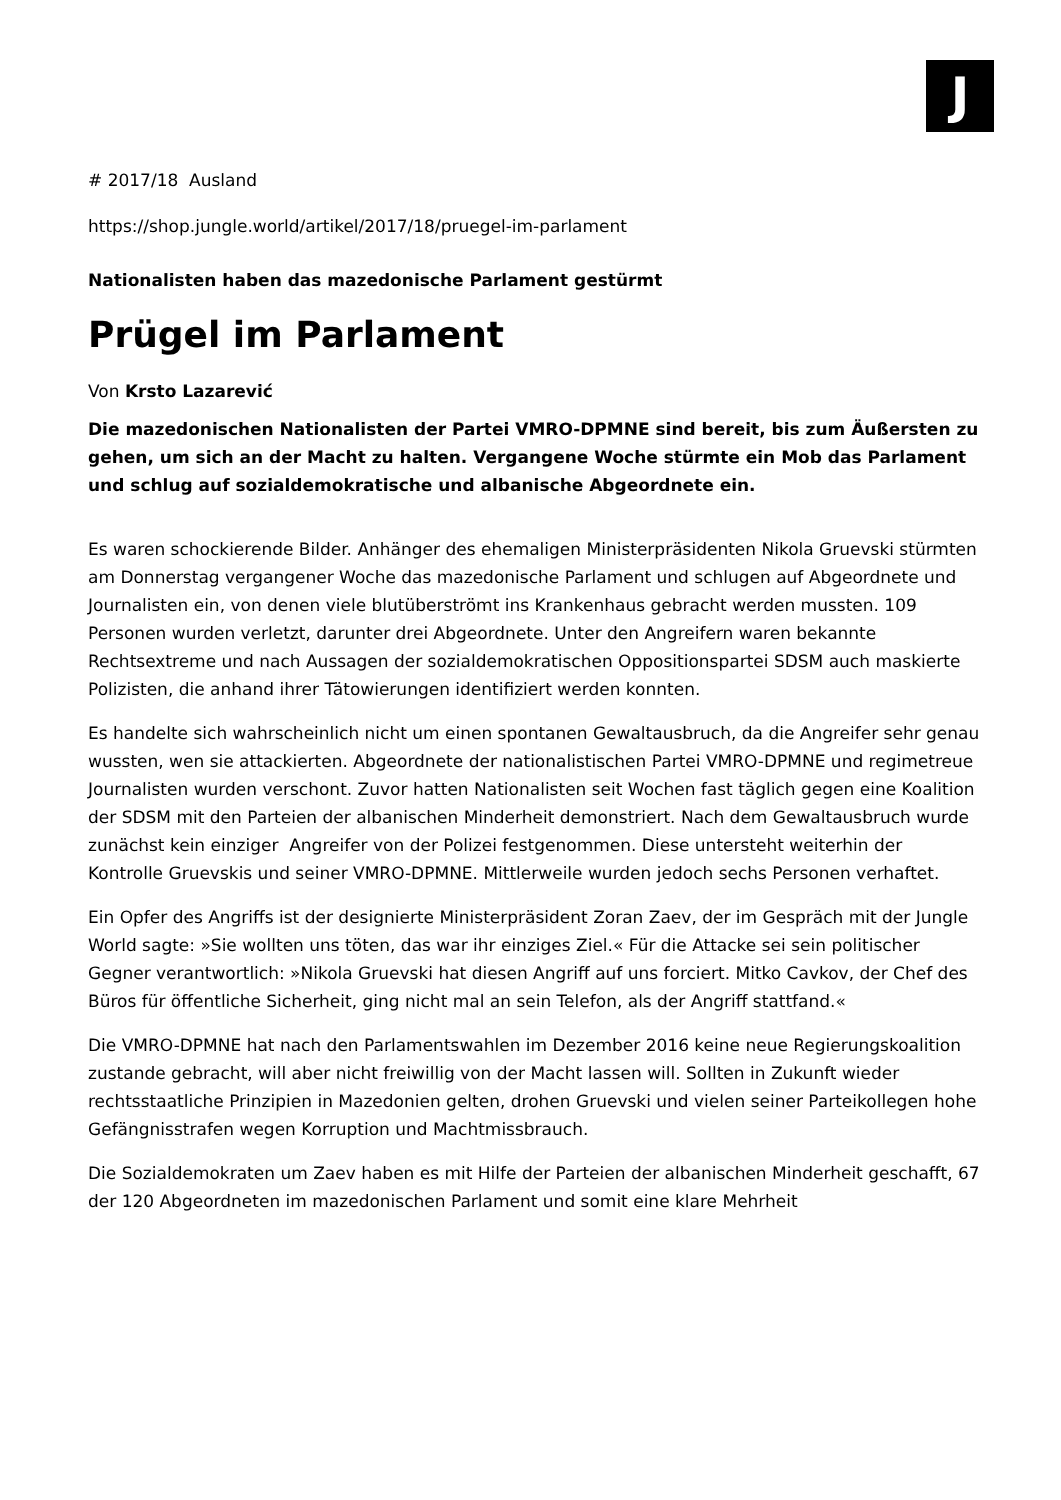J
# 2017/18 Ausland
https://shop.jungle.world/artikel/2017/18/pruegel-im-parlament
Nationalisten haben das mazedonische Parlament gestürmt
Prügel im Parlament
Von Krsto Lazarević
Die mazedonischen Nationalisten der Partei VMRO-DPMNE sind bereit, bis zum Äußersten zu gehen, um sich an der Macht zu halten. Vergangene Woche stürmte ein Mob das Parlament und schlug auf sozialdemokratische und albanische Abgeordnete ein.
Es waren schockierende Bilder. Anhänger des ehemaligen Ministerpräsidenten Nikola Gruevski stürmten am Donnerstag vergangener Woche das mazedonische Parlament und schlugen auf Abgeordnete und Journalisten ein, von denen viele blutüberströmt ins Krankenhaus gebracht werden mussten. 109 Personen wurden verletzt, darunter drei Abgeordnete. Unter den Angreifern waren bekannte Rechtsextreme und nach Aussagen der sozialdemokratischen Oppositionspartei SDSM auch maskierte Polizisten, die anhand ihrer Tätowierungen identifiziert werden konnten.
Es handelte sich wahrscheinlich nicht um einen spontanen Gewaltausbruch, da die Angreifer sehr genau wussten, wen sie attackierten. Abgeordnete der nationalistischen Partei VMRO-DPMNE und regimetreue Journalisten wurden verschont. Zuvor hatten Nationalisten seit Wochen fast täglich gegen eine Koalition der SDSM mit den Parteien der albanischen Minderheit demonstriert. Nach dem Gewaltausbruch wurde zunächst kein einziger Angreifer von der Polizei festgenommen. Diese untersteht weiterhin der Kontrolle Gruevskis und seiner VMRO-DPMNE. Mittlerweile wurden jedoch sechs Personen verhaftet.
Ein Opfer des Angriffs ist der designierte Ministerpräsident Zoran Zaev, der im Gespräch mit der Jungle World sagte: »Sie wollten uns töten, das war ihr einziges Ziel.« Für die Attacke sei sein politischer Gegner verantwortlich: »Nikola Gruevski hat diesen Angriff auf uns forciert. Mitko Cavkov, der Chef des Büros für öffentliche Sicherheit, ging nicht mal an sein Telefon, als der Angriff stattfand.«
Die VMRO-DPMNE hat nach den Parlamentswahlen im Dezember 2016 keine neue Regierungskoalition zustande gebracht, will aber nicht freiwillig von der Macht lassen will. Sollten in Zukunft wieder rechtsstaatliche Prinzipien in Mazedonien gelten, drohen Gruevski und vielen seiner Parteikollegen hohe Gefängnisstrafen wegen Korruption und Machtmissbrauch.
Die Sozialdemokraten um Zaev haben es mit Hilfe der Parteien der albanischen Minderheit geschafft, 67 der 120 Abgeordneten im mazedonischen Parlament und somit eine klare Mehrheit